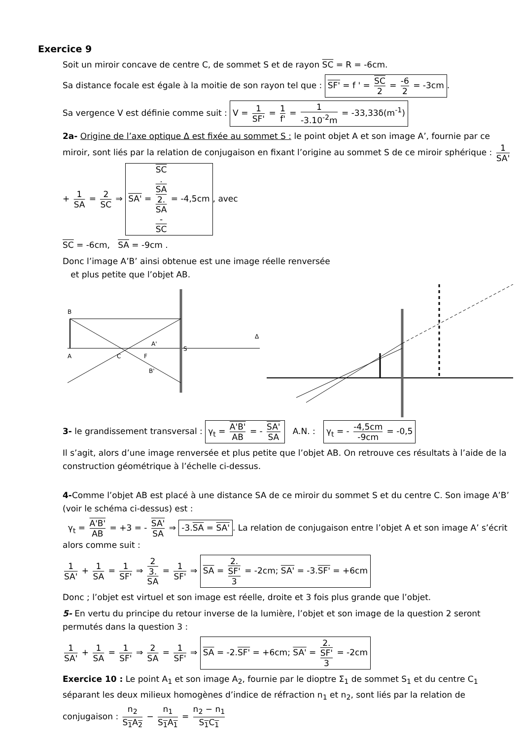Exercice 9
Soit un miroir concave de centre C, de sommet S et de rayon SC = R = -6cm.
Sa distance focale est égale à la moitie de son rayon tel que : SF' = f ' = SC 2 = -6 2 = -3cm.
Sa vergence V est définie comme suit : V = 1 SF' = 1 f' = 1 -3.10<sup>-2</sup>m = -33,33δ(m<sup>-1</sup>)
2a- Origine de l’axe optique Δ est fixée au sommet S : le point objet A et son image A’, fournie par ce miroir, sont liés par la relation de conjugaison en fixant l’origine au sommet S de ce miroir sphérique : 1 SA' + 1 SA = 2 SC ⇒ SA' = SC.
SA 2.
SA
-
SC = -4,5cm, avec
SC = -6cm, SA = -9cm .
Donc l’image A’B’ ainsi obtenue est une image réelle renversée
et plus petite que l’objet AB.
B
A
S
A'
C
F
B'
Δ
3- le grandissement transversal : γ<sub>t</sub> = A'B' AB = - SA' SA A.N. : γ<sub>t</sub> = - -4,5cm -9cm = -0,5
Il s’agit, alors d’une image renversée et plus petite que l’objet AB. On retrouve ces résultats à l’aide de la construction géométrique à l’échelle ci-dessus.
4-Comme l’objet AB est placé à une distance SA de ce miroir du sommet S et du centre C. Son image A’B’ (voir le schéma ci-dessus) est :
γ<sub>t</sub> = A'B' AB = +3 = - SA' SA ⇒ -3.SA = SA'. La relation de conjugaison entre l’objet A et son image A’ s’écrit alors comme suit :
1 SA' + 1 SA = 1 SF' ⇒ 2 3.
SA = 1 SF' ⇒ SA = 2.
SF' 3 = -2cm; SA' = -3.SF' = +6cm
Donc ; l’objet est virtuel et son image est réelle, droite et 3 fois plus grande que l’objet.
5- En vertu du principe du retour inverse de la lumière, l’objet et son image de la question 2 seront permutés dans la question 3 :
1 SA' + 1 SA = 1 SF' ⇒ 2 SA = 1 SF' ⇒ SA = -2.SF' = +6cm; SA' = 2.
SF' 3 = -2cm
Exercice 10 : Le point A<sub>1</sub> et son image A<sub>2</sub>, fournie par le dioptre Σ<sub>1</sub> de sommet S<sub>1</sub> et du centre C<sub>1</sub> séparant les deux milieux homogènes d’indice de réfraction n<sub>1</sub> et n<sub>2</sub>, sont liés par la relation de conjugaison : n<sub>2</sub> S<sub>1</sub>A<sub>2</sub> − n<sub>1</sub> S<sub>1</sub>A<sub>1</sub> = n<sub>2</sub> − n<sub>1</sub> S<sub>1</sub>C<sub>1</sub>